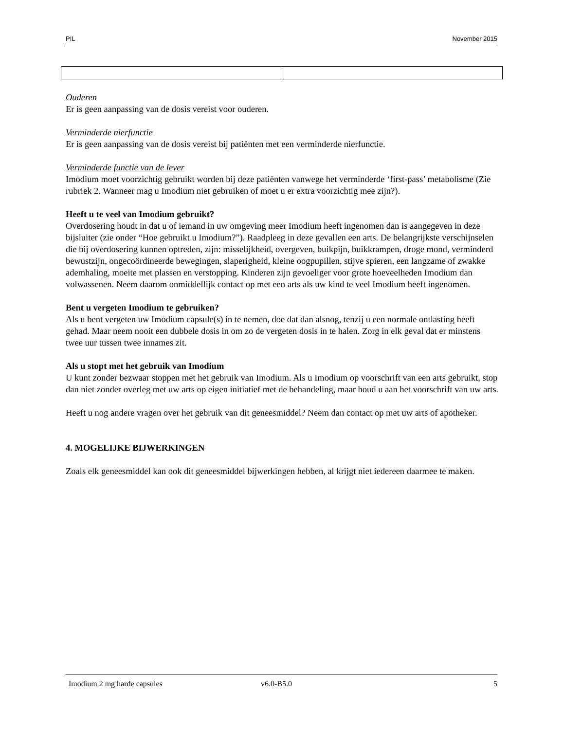PIL November 2015
Ouderen
Er is geen aanpassing van de dosis vereist voor ouderen.
Verminderde nierfunctie
Er is geen aanpassing van de dosis vereist bij patiënten met een verminderde nierfunctie.
Verminderde functie van de lever
Imodium moet voorzichtig gebruikt worden bij deze patiënten vanwege het verminderde ‘first-pass’ metabolisme (Zie rubriek 2. Wanneer mag u Imodium niet gebruiken of moet u er extra voorzichtig mee zijn?).
Heeft u te veel van Imodium gebruikt?
Overdosering houdt in dat u of iemand in uw omgeving meer Imodium heeft ingenomen dan is aangegeven in deze bijsluiter (zie onder “Hoe gebruikt u Imodium?”). Raadpleeg in deze gevallen een arts. De belangrijkste verschijnselen die bij overdosering kunnen optreden, zijn: misselijkheid, overgeven, buikpijn, buikkrampen, droge mond, verminderd bewustzijn, ongecoördineerde bewegingen, slaperigheid, kleine oogpupillen, stijve spieren, een langzame of zwakke ademhaling, moeite met plassen en verstopping. Kinderen zijn gevoeliger voor grote hoeveelheden Imodium dan volwassenen. Neem daarom onmiddellijk contact op met een arts als uw kind te veel Imodium heeft ingenomen.
Bent u vergeten Imodium te gebruiken?
Als u bent vergeten uw Imodium capsule(s) in te nemen, doe dat dan alsnog, tenzij u een normale ontlasting heeft gehad. Maar neem nooit een dubbele dosis in om zo de vergeten dosis in te halen. Zorg in elk geval dat er minstens twee uur tussen twee innames zit.
Als u stopt met het gebruik van Imodium
U kunt zonder bezwaar stoppen met het gebruik van Imodium. Als u Imodium op voorschrift van een arts gebruikt, stop dan niet zonder overleg met uw arts op eigen initiatief met de behandeling, maar houd u aan het voorschrift van uw arts.
Heeft u nog andere vragen over het gebruik van dit geneesmiddel? Neem dan contact op met uw arts of apotheker.
4. MOGELIJKE BIJWERKINGEN
Zoals elk geneesmiddel kan ook dit geneesmiddel bijwerkingen hebben, al krijgt niet iedereen daarmee te maken.
Imodium 2 mg harde capsules v6.0-B5.0 5